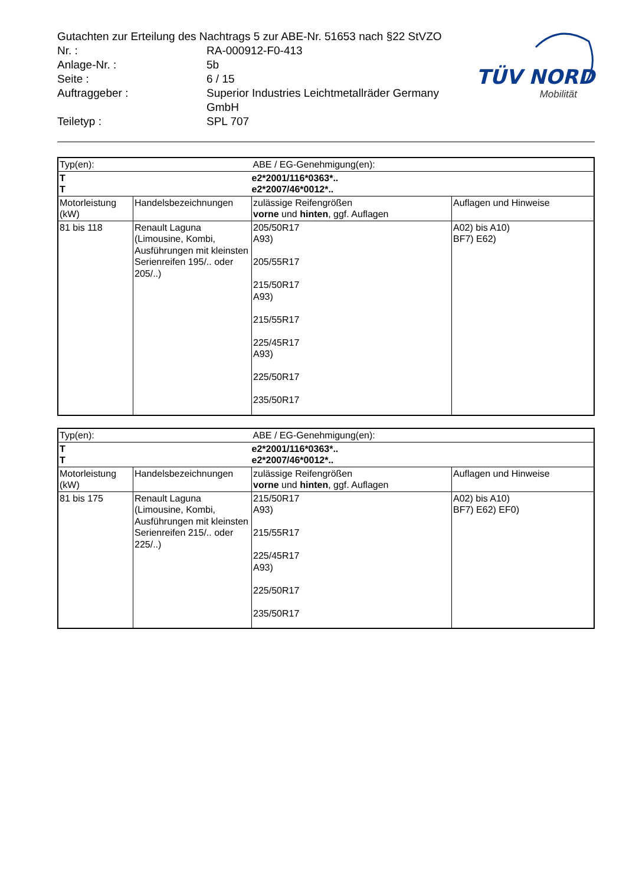| Gutachten zur Erteilung des Nachtrags 5 zur ABE-Nr. 51653 nach §22 StVZO | |
| Nr. : | RA-000912-F0-413 |
| Anlage-Nr. : | 5b |
| Seite : | 6 / 15 |
| Auftraggeber : | Superior Industries Leichtmetallräder Germany GmbH |
| Teiletyp : | SPL 707 |
TÜV NORD
Mobilität
| Typ(en): | | ABE / EG-Genehmigung(en): | |
| T T | | e2*2001/116*0363*.. e2*2007/46*0012*.. | |
| Motorleistung (kW) | Handelsbezeichnungen | zulässige Reifengrößen vorne und hinten , ggf. Auflagen | Auflagen und Hinweise |
| 81 bis 118 | Renault Laguna (Limousine, Kombi, Ausführungen mit kleinsten Serienreifen 195/.. oder 205/..) | 205/50R17 A93) 205/55R17 215/50R17 A93) 215/55R17 225/45R17 A93) 225/50R17 235/50R17 | A02) bis A10) BF7) E62) |
| Typ(en): | | ABE / EG-Genehmigung(en): | |
| T T | | e2*2001/116*0363*.. e2*2007/46*0012*.. | |
| Motorleistung (kW) | Handelsbezeichnungen | zulässige Reifengrößen vorne und hinten , ggf. Auflagen | Auflagen und Hinweise |
| 81 bis 175 | Renault Laguna (Limousine, Kombi, Ausführungen mit kleinsten Serienreifen 215/.. oder 225/..) | 215/50R17 A93) 215/55R17 225/45R17 A93) 225/50R17 235/50R17 | A02) bis A10) BF7) E62) EF0) |